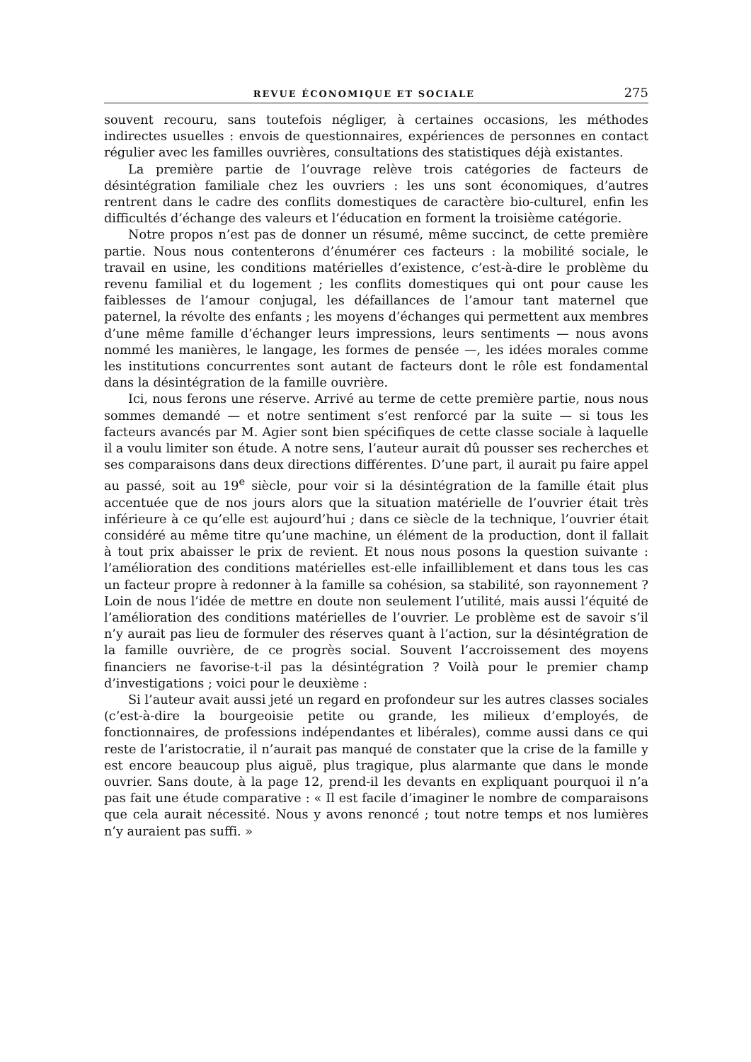REVUE ÉCONOMIQUE ET SOCIALE 275
souvent recouru, sans toutefois négliger, à certaines occasions, les méthodes indirectes usuelles : envois de questionnaires, expériences de personnes en contact régulier avec les familles ouvrières, consultations des statistiques déjà existantes.
La première partie de l’ouvrage relève trois catégories de facteurs de désintégration familiale chez les ouvriers : les uns sont économiques, d’autres rentrent dans le cadre des conflits domestiques de caractère bio-culturel, enfin les difficultés d’échange des valeurs et l’éducation en forment la troisième catégorie.
Notre propos n’est pas de donner un résumé, même succinct, de cette première partie. Nous nous contenterons d’énumérer ces facteurs : la mobilité sociale, le travail en usine, les conditions matérielles d’existence, c’est-à-dire le problème du revenu familial et du logement ; les conflits domestiques qui ont pour cause les faiblesses de l’amour conjugal, les défaillances de l’amour tant maternel que paternel, la révolte des enfants ; les moyens d’échanges qui permettent aux membres d’une même famille d’échanger leurs impressions, leurs sentiments — nous avons nommé les manières, le langage, les formes de pensée —, les idées morales comme les institutions concurrentes sont autant de facteurs dont le rôle est fondamental dans la désintégration de la famille ouvrière.
Ici, nous ferons une réserve. Arrivé au terme de cette première partie, nous nous sommes demandé — et notre sentiment s’est renforcé par la suite — si tous les facteurs avancés par M. Agier sont bien spécifiques de cette classe sociale à laquelle il a voulu limiter son étude. A notre sens, l’auteur aurait dû pousser ses recherches et ses comparaisons dans deux directions différentes. D’une part, il aurait pu faire appel au passé, soit au 19<sup>e</sup> siècle, pour voir si la désintégration de la famille était plus accentuée que de nos jours alors que la situation matérielle de l’ouvrier était très inférieure à ce qu’elle est aujourd’hui ; dans ce siècle de la technique, l’ouvrier était considéré au même titre qu’une machine, un élément de la production, dont il fallait à tout prix abaisser le prix de revient. Et nous nous posons la question suivante : l’amélioration des conditions matérielles est-elle infailliblement et dans tous les cas un facteur propre à redonner à la famille sa cohésion, sa stabilité, son rayonnement ? Loin de nous l’idée de mettre en doute non seulement l’utilité, mais aussi l’équité de l’amélioration des conditions matérielles de l’ouvrier. Le problème est de savoir s’il n’y aurait pas lieu de formuler des réserves quant à l’action, sur la désintégration de la famille ouvrière, de ce progrès social. Souvent l’accroissement des moyens financiers ne favorise-t-il pas la désintégration ? Voilà pour le premier champ d’investigations ; voici pour le deuxième :
Si l’auteur avait aussi jeté un regard en profondeur sur les autres classes sociales (c’est-à-dire la bourgeoisie petite ou grande, les milieux d’employés, de fonctionnaires, de professions indépendantes et libérales), comme aussi dans ce qui reste de l’aristocratie, il n’aurait pas manqué de constater que la crise de la famille y est encore beaucoup plus aiguë, plus tragique, plus alarmante que dans le monde ouvrier. Sans doute, à la page 12, prend-il les devants en expliquant pourquoi il n’a pas fait une étude comparative : « Il est facile d’imaginer le nombre de comparaisons que cela aurait nécessité. Nous y avons renoncé ; tout notre temps et nos lumières n’y auraient pas suffi. »